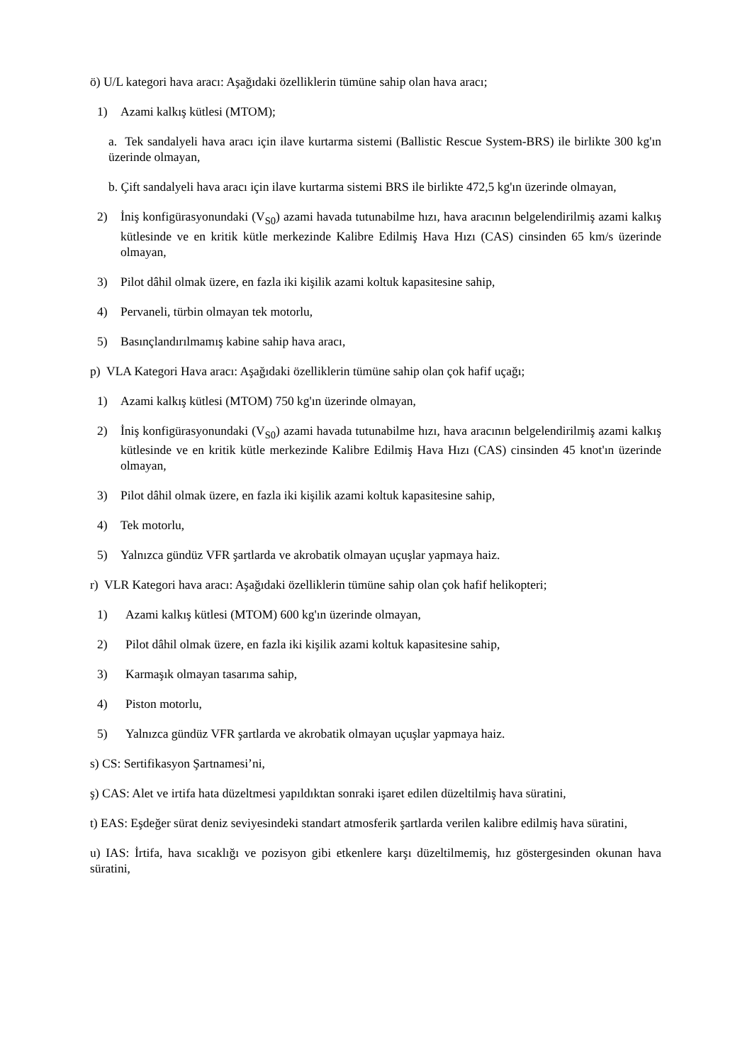ö) U/L kategori hava aracı: Aşağıdaki özelliklerin tümüne sahip olan hava aracı;
1) Azami kalkış kütlesi (MTOM);
a. Tek sandalyeli hava aracı için ilave kurtarma sistemi (Ballistic Rescue System-BRS) ile birlikte 300 kg'ın üzerinde olmayan,
b. Çift sandalyeli hava aracı için ilave kurtarma sistemi BRS ile birlikte 472,5 kg'ın üzerinde olmayan,
2) İniş konfigürasyonundaki (V<sub>S0</sub>) azami havada tutunabilme hızı, hava aracının belgelendirilmiş azami kalkış kütlesinde ve en kritik kütle merkezinde Kalibre Edilmiş Hava Hızı (CAS) cinsinden 65 km/s üzerinde olmayan,
3) Pilot dâhil olmak üzere, en fazla iki kişilik azami koltuk kapasitesine sahip,
4) Pervaneli, türbin olmayan tek motorlu,
5) Basınçlandırılmamış kabine sahip hava aracı,
p) VLA Kategori Hava aracı: Aşağıdaki özelliklerin tümüne sahip olan çok hafif uçağı;
1) Azami kalkış kütlesi (MTOM) 750 kg'ın üzerinde olmayan,
2) İniş konfigürasyonundaki (V<sub>S0</sub>) azami havada tutunabilme hızı, hava aracının belgelendirilmiş azami kalkış kütlesinde ve en kritik kütle merkezinde Kalibre Edilmiş Hava Hızı (CAS) cinsinden 45 knot'ın üzerinde olmayan,
3) Pilot dâhil olmak üzere, en fazla iki kişilik azami koltuk kapasitesine sahip,
4) Tek motorlu,
5) Yalnızca gündüz VFR şartlarda ve akrobatik olmayan uçuşlar yapmaya haiz.
r) VLR Kategori hava aracı: Aşağıdaki özelliklerin tümüne sahip olan çok hafif helikopteri;
1) Azami kalkış kütlesi (MTOM) 600 kg'ın üzerinde olmayan,
2) Pilot dâhil olmak üzere, en fazla iki kişilik azami koltuk kapasitesine sahip,
3) Karmaşık olmayan tasarıma sahip,
4) Piston motorlu,
5) Yalnızca gündüz VFR şartlarda ve akrobatik olmayan uçuşlar yapmaya haiz.
s) CS: Sertifikasyon Şartnamesi’ni,
ş) CAS: Alet ve irtifa hata düzeltmesi yapıldıktan sonraki işaret edilen düzeltilmiş hava süratini,
t) EAS: Eşdeğer sürat deniz seviyesindeki standart atmosferik şartlarda verilen kalibre edilmiş hava süratini,
u) IAS: İrtifa, hava sıcaklığı ve pozisyon gibi etkenlere karşı düzeltilmemiş, hız göstergesinden okunan hava süratini,